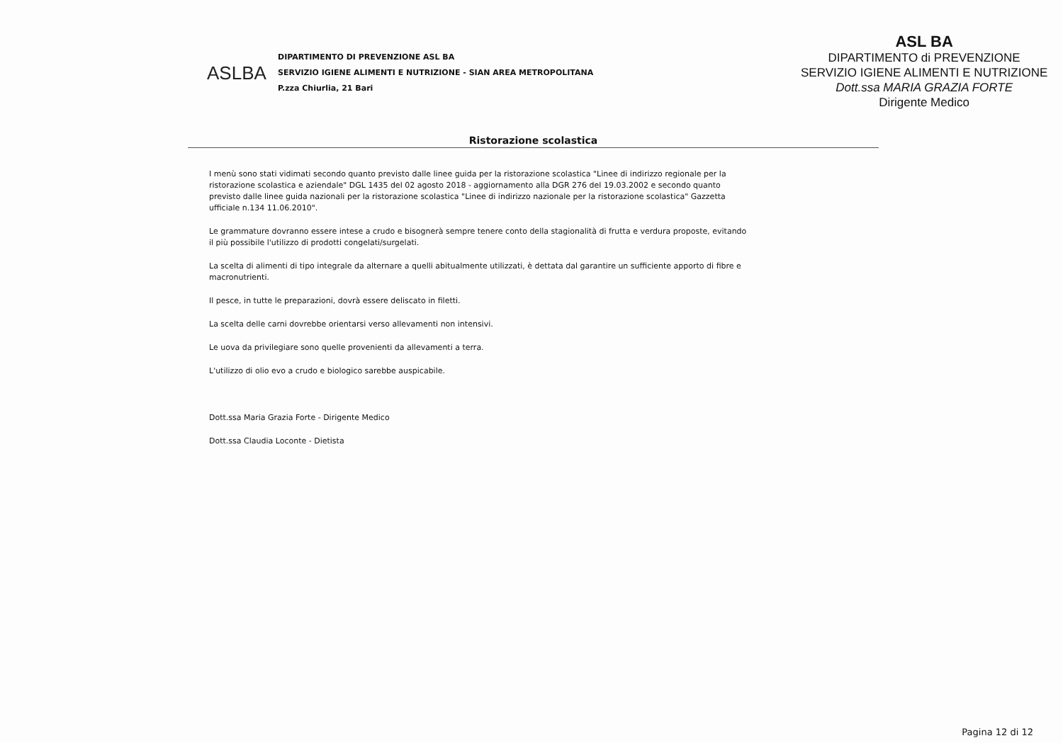ASLBA
DIPARTIMENTO DI PREVENZIONE ASL BA
SERVIZIO IGIENE ALIMENTI E NUTRIZIONE - SIAN AREA METROPOLITANA
P.zza Chiurlia, 21 Bari
ASL BA
DIPARTIMENTO di PREVENZIONE
SERVIZIO IGIENE ALIMENTI E NUTRIZIONE
Dott.ssa MARIA GRAZIA FORTE
Dirigente Medico
Ristorazione scolastica
I menù sono stati vidimati secondo quanto previsto dalle linee guida per la ristorazione scolastica "Linee di indirizzo regionale per la ristorazione scolastica e aziendale" DGL 1435 del 02 agosto 2018 - aggiornamento alla DGR 276 del 19.03.2002 e secondo quanto previsto dalle linee guida nazionali per la ristorazione scolastica "Linee di indirizzo nazionale per la ristorazione scolastica" Gazzetta ufficiale n.134 11.06.2010".
Le grammature dovranno essere intese a crudo e bisognerà sempre tenere conto della stagionalità di frutta e verdura proposte, evitando il più possibile l'utilizzo di prodotti congelati/surgelati.
La scelta di alimenti di tipo integrale da alternare a quelli abitualmente utilizzati, è dettata dal garantire un sufficiente apporto di fibre e macronutrienti.
Il pesce, in tutte le preparazioni, dovrà essere deliscato in filetti.
La scelta delle carni dovrebbe orientarsi verso allevamenti non intensivi.
Le uova da privilegiare sono quelle provenienti da allevamenti a terra.
L'utilizzo di olio evo a crudo e biologico sarebbe auspicabile.
Dott.ssa Maria Grazia Forte - Dirigente Medico
Dott.ssa Claudia Loconte - Dietista
Pagina 12 di 12